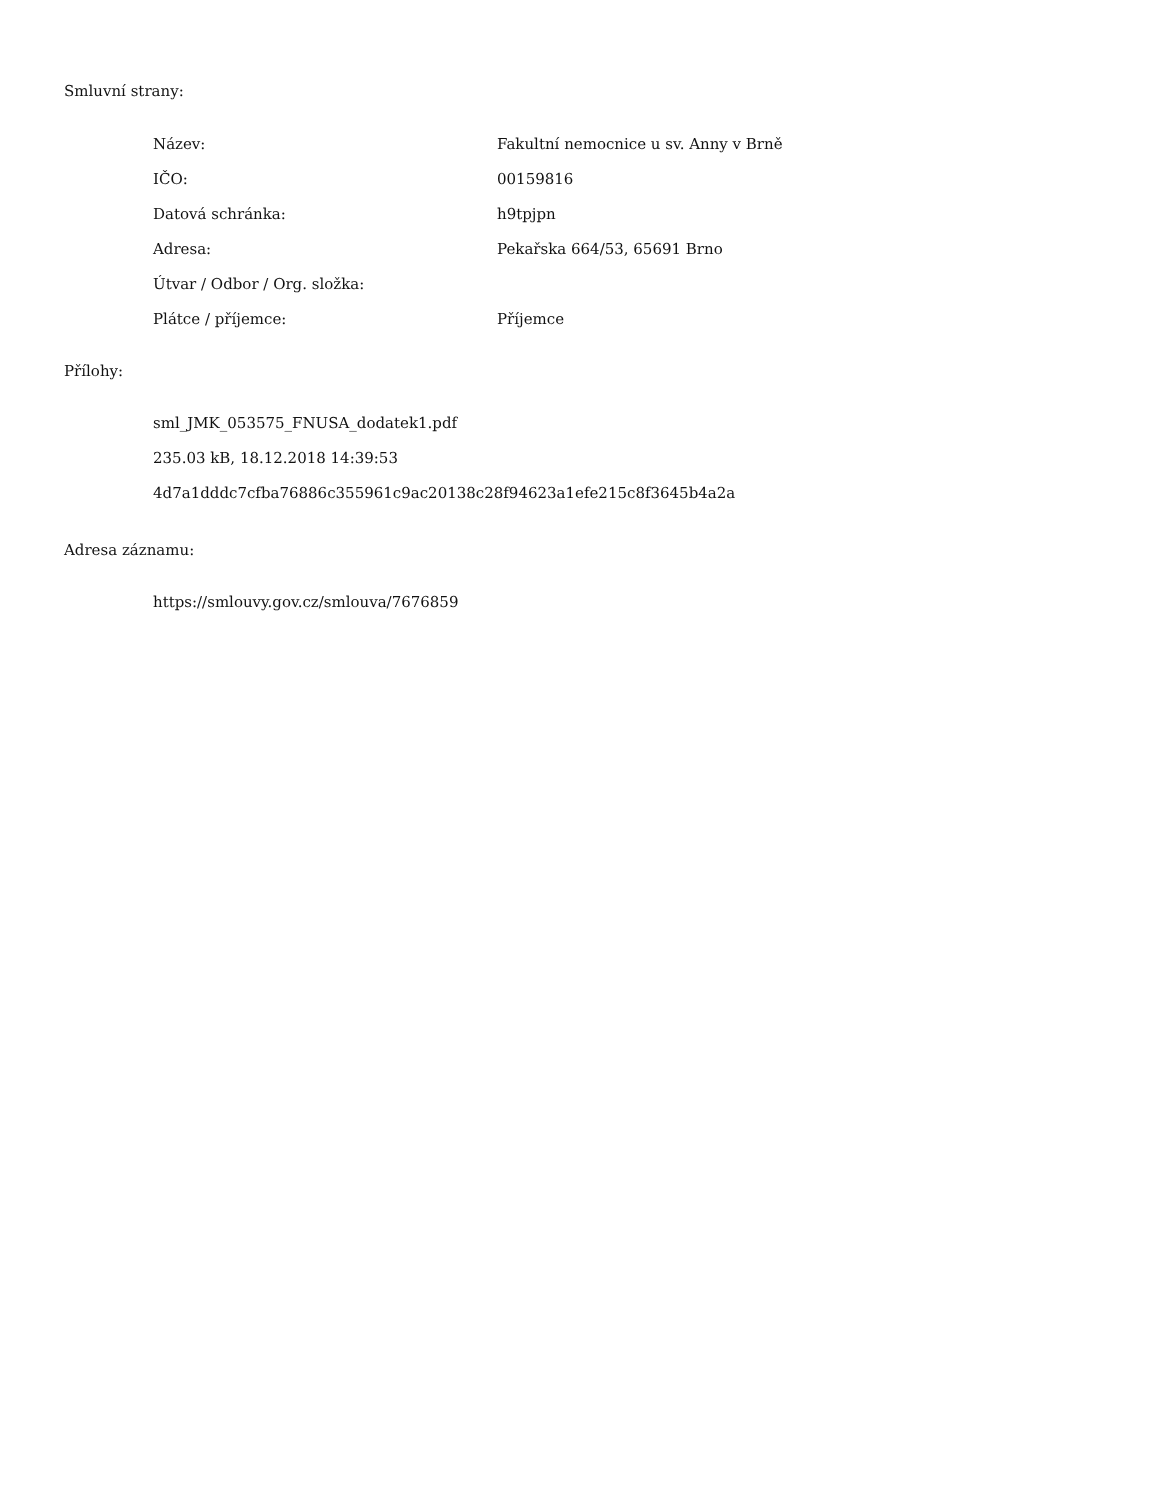Smluvní strany:
| Název: | Fakultní nemocnice u sv. Anny v Brně |
| IČO: | 00159816 |
| Datová schránka: | h9tpjpn |
| Adresa: | Pekařska 664/53, 65691 Brno |
| Útvar / Odbor / Org. složka: | |
| Plátce / příjemce: | Příjemce |
Přílohy:
sml_JMK_053575_FNUSA_dodatek1.pdf
235.03 kB, 18.12.2018 14:39:53
4d7a1dddc7cfba76886c355961c9ac20138c28f94623a1efe215c8f3645b4a2a
Adresa záznamu:
https://smlouvy.gov.cz/smlouva/7676859